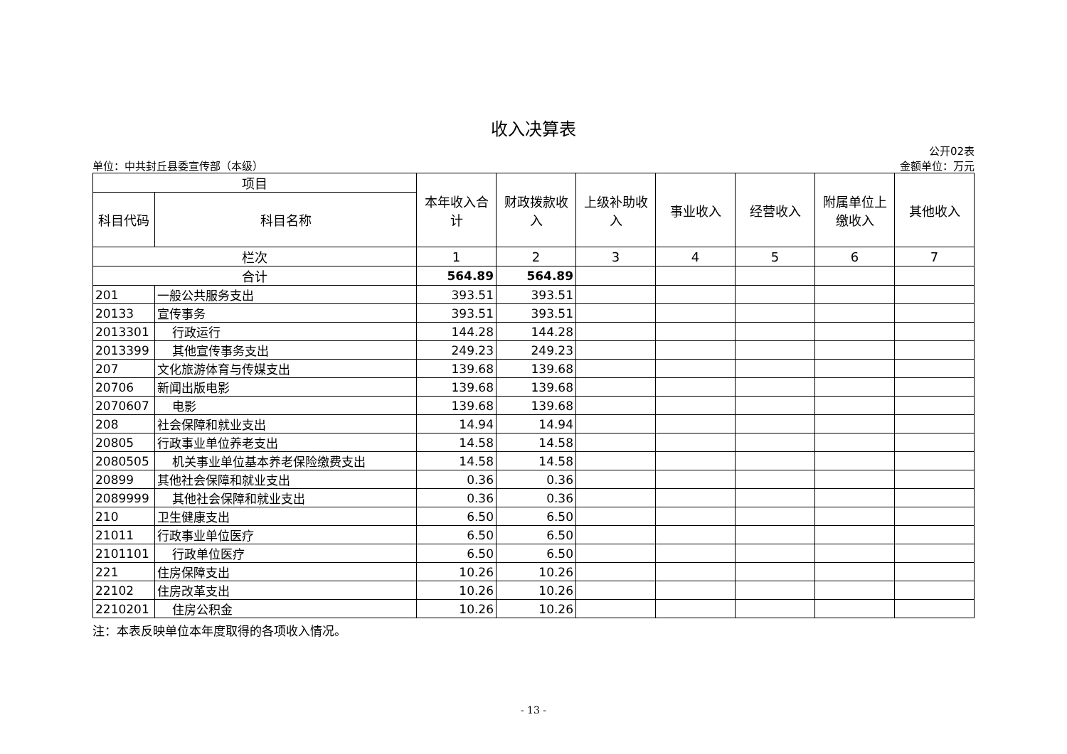收入决算表
单位：中共封丘县委宣传部（本级）
公开02表
金额单位：万元
| 项目 | | 本年收入合 计 | 财政拨款收 入 | 上级补助收 入 | 事业收入 | 经营收入 | 附属单位上 缴收入 | 其他收入 |
| --- | --- | --- | --- | --- | --- | --- | --- | --- |
| 科目代码 | 科目名称 | | | | | | | |
| 栏次 | | 1 | 2 | 3 | 4 | 5 | 6 | 7 |
| 合计 | | 564.89 | 564.89 | | | | | |
| 201 | 一般公共服务支出 | 393.51 | 393.51 | | | | | |
| 20133 | 宣传事务 | 393.51 | 393.51 | | | | | |
| 2013301 | 行政运行 | 144.28 | 144.28 | | | | | |
| 2013399 | 其他宣传事务支出 | 249.23 | 249.23 | | | | | |
| 207 | 文化旅游体育与传媒支出 | 139.68 | 139.68 | | | | | |
| 20706 | 新闻出版电影 | 139.68 | 139.68 | | | | | |
| 2070607 | 电影 | 139.68 | 139.68 | | | | | |
| 208 | 社会保障和就业支出 | 14.94 | 14.94 | | | | | |
| 20805 | 行政事业单位养老支出 | 14.58 | 14.58 | | | | | |
| 2080505 | 机关事业单位基本养老保险缴费支出 | 14.58 | 14.58 | | | | | |
| 20899 | 其他社会保障和就业支出 | 0.36 | 0.36 | | | | | |
| 2089999 | 其他社会保障和就业支出 | 0.36 | 0.36 | | | | | |
| 210 | 卫生健康支出 | 6.50 | 6.50 | | | | | |
| 21011 | 行政事业单位医疗 | 6.50 | 6.50 | | | | | |
| 2101101 | 行政单位医疗 | 6.50 | 6.50 | | | | | |
| 221 | 住房保障支出 | 10.26 | 10.26 | | | | | |
| 22102 | 住房改革支出 | 10.26 | 10.26 | | | | | |
| 2210201 | 住房公积金 | 10.26 | 10.26 | | | | | |
注：本表反映单位本年度取得的各项收入情况。
- 13 -